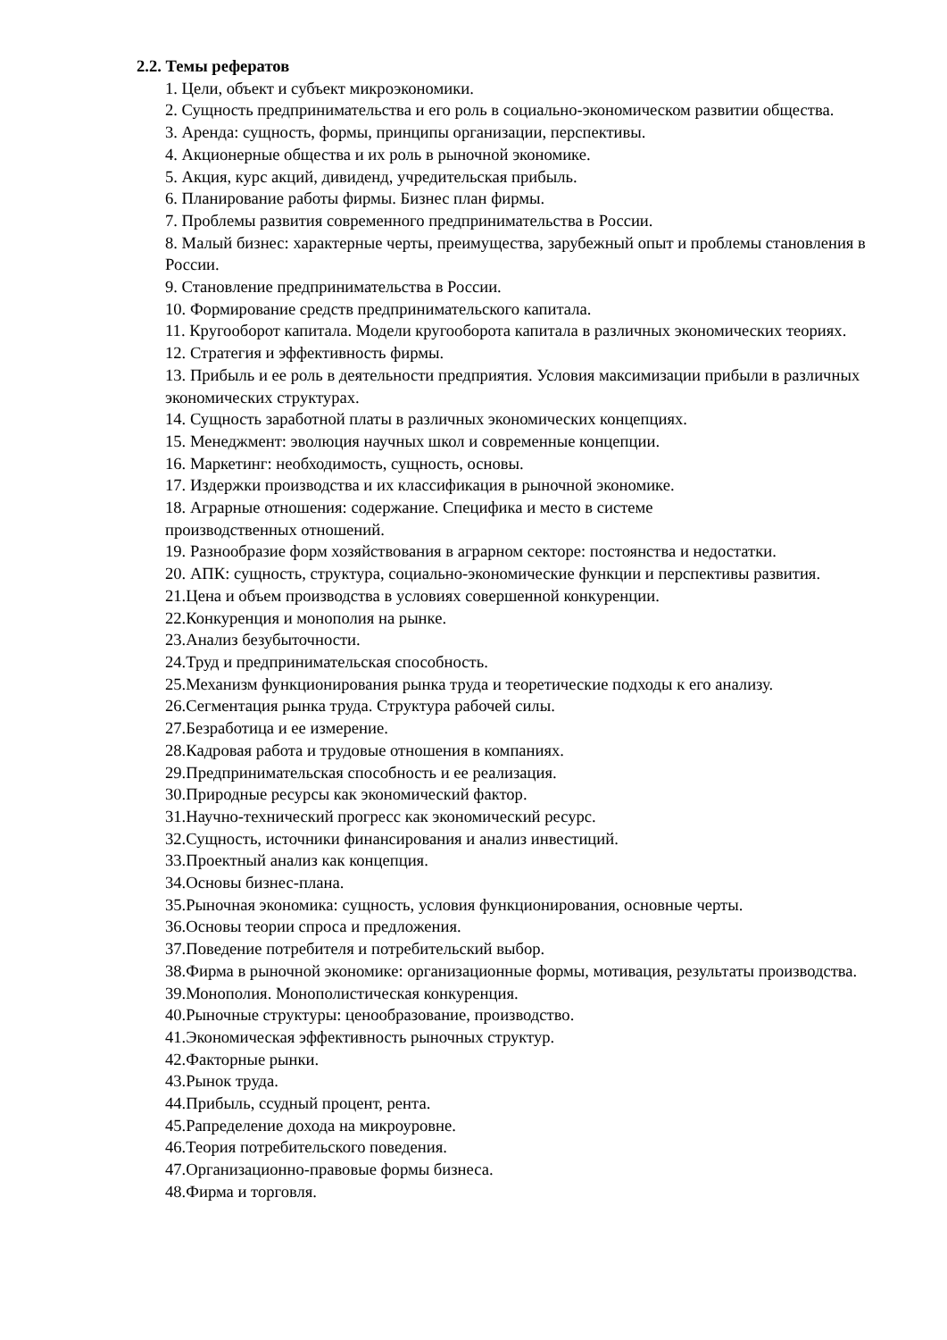2.2. Темы рефератов
1. Цели, объект и субъект микроэкономики.
2. Сущность предпринимательства и его роль в социально-экономическом развитии общества.
3. Аренда: сущность, формы, принципы организации, перспективы.
4. Акционерные общества и их роль в рыночной экономике.
5. Акция, курс акций, дивиденд, учредительская прибыль.
6. Планирование работы фирмы. Бизнес план фирмы.
7. Проблемы развития современного предпринимательства в России.
8. Малый бизнес: характерные черты, преимущества, зарубежный опыт и проблемы становления в России.
9. Становление предпринимательства в России.
10. Формирование средств предпринимательского капитала.
11. Кругооборот капитала. Модели кругооборота капитала в различных экономических теориях.
12. Стратегия и эффективность фирмы.
13. Прибыль и ее роль в деятельности предприятия. Условия максимизации прибыли в различных экономических структурах.
14. Сущность заработной платы в различных экономических концепциях.
15. Менеджмент: эволюция научных школ и современные концепции.
16. Маркетинг: необходимость, сущность, основы.
17. Издержки производства и их классификация в рыночной экономике.
18. Аграрные отношения: содержание. Специфика и место в системе
производственных отношений.
19. Разнообразие форм хозяйствования в аграрном секторе: постоянства и недостатки.
20. АПК: сущность, структура, социально-экономические функции и перспективы развития.
21.Цена и объем производства в условиях совершенной конкуренции.
22.Конкуренция и монополия на рынке.
23.Анализ безубыточности.
24.Труд и предпринимательская способность.
25.Механизм функционирования рынка труда и теоретические подходы к его анализу.
26.Сегментация рынка труда. Структура рабочей силы.
27.Безработица и ее измерение.
28.Кадровая работа и трудовые отношения в компаниях.
29.Предпринимательская способность и ее реализация.
30.Природные ресурсы как экономический фактор.
31.Научно-технический прогресс как экономический ресурс.
32.Сущность, источники финансирования и анализ инвестиций.
33.Проектный анализ как концепция.
34.Основы бизнес-плана.
35.Рыночная экономика: сущность, условия функционирования, основные черты.
36.Основы теории спроса и предложения.
37.Поведение потребителя и потребительский выбор.
38.Фирма в рыночной экономике: организационные формы, мотивация, результаты производства.
39.Монополия. Монополистическая конкуренция.
40.Рыночные структуры: ценообразование, производство.
41.Экономическая эффективность рыночных структур.
42.Факторные рынки.
43.Рынок труда.
44.Прибыль, ссудный процент, рента.
45.Рапределение дохода на микроуровне.
46.Теория потребительского поведения.
47.Организационно-правовые формы бизнеса.
48.Фирма и торговля.